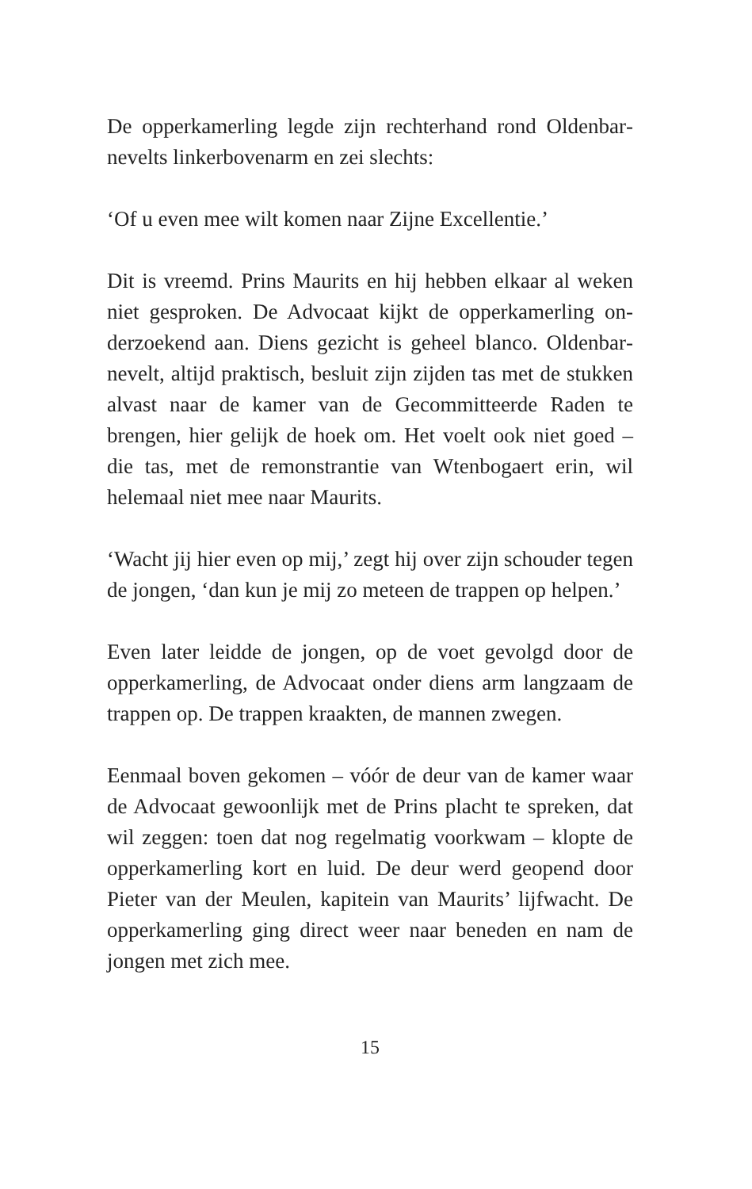De opperkamerling legde zijn rechterhand rond Oldenbar­nevelts linkerbovenarm en zei slechts:
‘Of u even mee wilt komen naar Zijne Excellentie.’
Dit is vreemd. Prins Maurits en hij hebben elkaar al weken niet gesproken. De Advocaat kijkt de opperkamerling on­derzoekend aan. Diens gezicht is geheel blanco. Oldenbar­nevelt, altijd praktisch, besluit zijn zijden tas met de stuk­ken alvast naar de kamer van de Gecommitteerde Raden te brengen, hier gelijk de hoek om. Het voelt ook niet goed – die tas, met de remonstrantie van Wtenbogaert erin, wil helemaal niet mee naar Maurits.
‘Wacht jij hier even op mij,’ zegt hij over zijn schouder te­gen de jongen, ‘dan kun je mij zo meteen de trappen op helpen.’
Even later leidde de jongen, op de voet gevolgd door de opperkamerling, de Advocaat onder diens arm langzaam de trappen op. De trappen kraakten, de mannen zwegen.
Eenmaal boven gekomen – vóór de deur van de kamer waar de Advocaat gewoonlijk met de Prins placht te spre­ken, dat wil zeggen: toen dat nog regelmatig voorkwam – klopte de opperkamerling kort en luid. De deur werd ge­opend door Pieter van der Meulen, kapitein van Maurits’ lijfwacht. De opperkamerling ging direct weer naar bene­den en nam de jongen met zich mee.
15